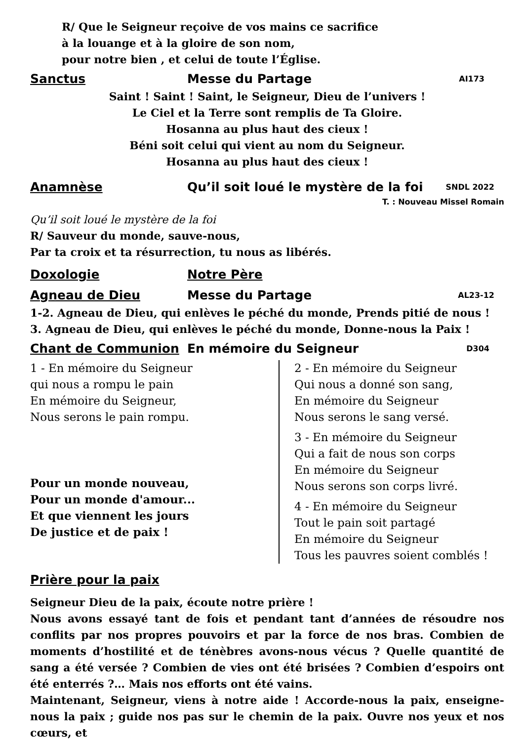R/ Que le Seigneur reçoive de vos mains ce sacrifice
à la louange et à la gloire de son nom,
pour notre bien , et celui de toute l’Église.
Sanctus Messe du Partage AI173
Saint ! Saint ! Saint, le Seigneur, Dieu de l’univers !
Le Ciel et la Terre sont remplis de Ta Gloire.
Hosanna au plus haut des cieux !
Béni soit celui qui vient au nom du Seigneur.
Hosanna au plus haut des cieux !
Anamnèse Qu’il soit loué le mystère de la foi SNDL 2022
T. : Nouveau Missel Romain
Qu’il soit loué le mystère de la foi
R/ Sauveur du monde, sauve-nous,
Par ta croix et ta résurrection, tu nous as libérés.
Doxologie Notre Père
Agneau de Dieu Messe du Partage AL23-12
1-2. Agneau de Dieu, qui enlèves le péché du monde, Prends pitié de nous !
3. Agneau de Dieu, qui enlèves le péché du monde, Donne-nous la Paix !
Chant de Communion En mémoire du Seigneur D304
1 - En mémoire du Seigneur
qui nous a rompu le pain
En mémoire du Seigneur,
Nous serons le pain rompu.
Pour un monde nouveau,
Pour un monde d'amour...
Et que viennent les jours
De justice et de paix !
2 - En mémoire du Seigneur
Qui nous a donné son sang,
En mémoire du Seigneur
Nous serons le sang versé.
3 - En mémoire du Seigneur
Qui a fait de nous son corps
En mémoire du Seigneur
Nous serons son corps livré.
4 - En mémoire du Seigneur
Tout le pain soit partagé
En mémoire du Seigneur
Tous les pauvres soient comblés !
Prière pour la paix
Seigneur Dieu de la paix, écoute notre prière !
Nous avons essayé tant de fois et pendant tant d’années de résoudre nos conflits par nos propres pouvoirs et par la force de nos bras. Combien de moments d’hostilité et de ténèbres avons-nous vécus ? Quelle quantité de sang a été versée ? Combien de vies ont été brisées ? Combien d’espoirs ont été enterrés ?… Mais nos efforts ont été vains.
Maintenant, Seigneur, viens à notre aide ! Accorde-nous la paix, enseigne-nous la paix ; guide nos pas sur le chemin de la paix. Ouvre nos yeux et nos cœurs, et